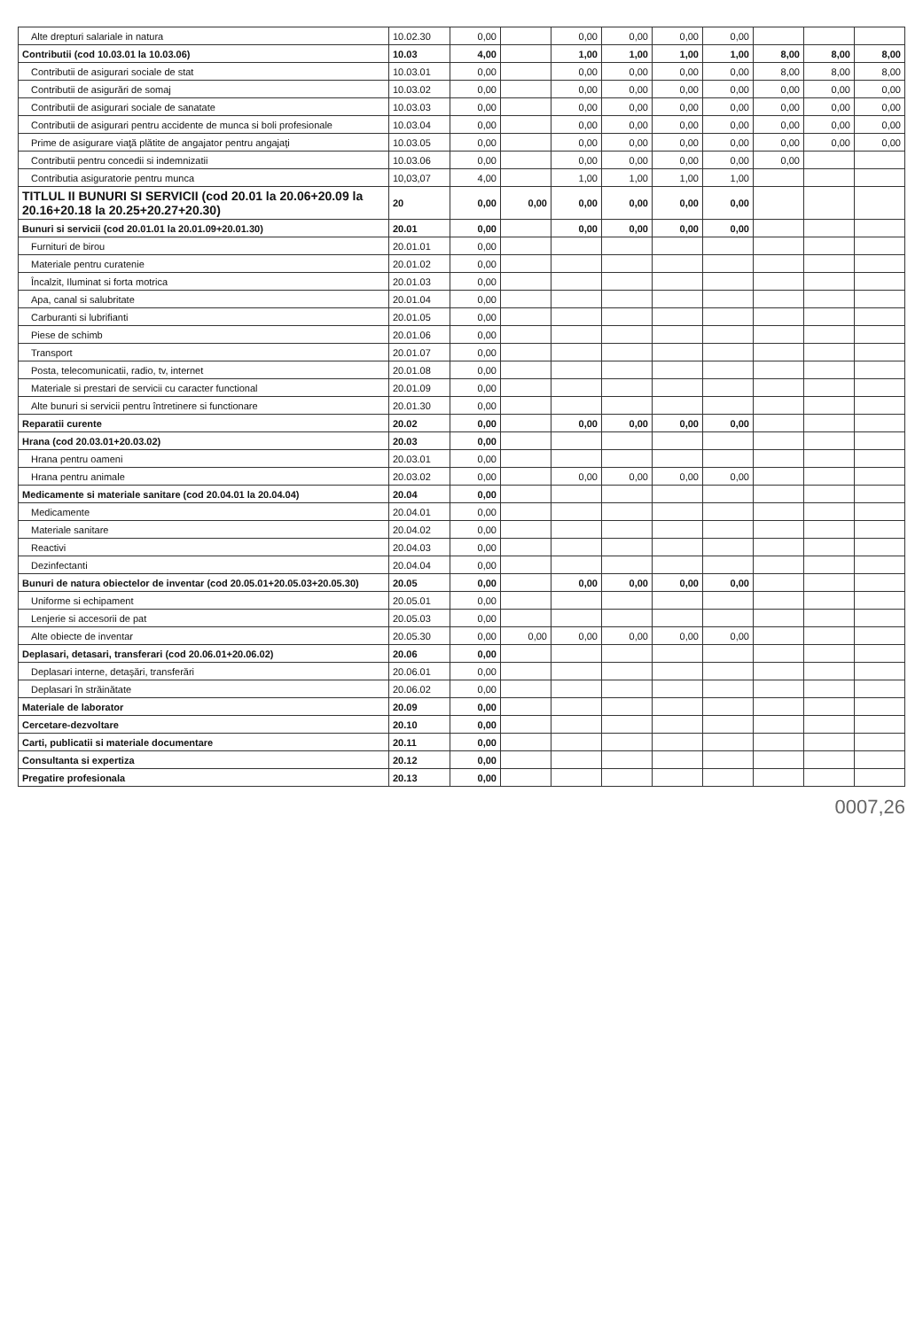| Alte drepturi salariale in natura | 10.02.30 | 0,00 | | 0,00 | 0,00 | 0,00 | 0,00 | | | |
| Contributii (cod 10.03.01 la 10.03.06) | 10.03 | 4,00 | | 1,00 | 1,00 | 1,00 | 1,00 | 8,00 | 8,00 | 8,00 |
| Contributii de asigurari sociale de stat | 10.03.01 | 0,00 | | 0,00 | 0,00 | 0,00 | 0,00 | 8,00 | 8,00 | 8,00 |
| Contributii de asigurări de somaj | 10.03.02 | 0,00 | | 0,00 | 0,00 | 0,00 | 0,00 | 0,00 | 0,00 | 0,00 |
| Contributii de asigurari sociale de sanatate | 10.03.03 | 0,00 | | 0,00 | 0,00 | 0,00 | 0,00 | 0,00 | 0,00 | 0,00 |
| Contributii de asigurari pentru accidente de munca si boli profesionale | 10.03.04 | 0,00 | | 0,00 | 0,00 | 0,00 | 0,00 | 0,00 | 0,00 | 0,00 |
| Prime de asigurare viaţă plătite de angajator pentru angajaţi | 10.03.05 | 0,00 | | 0,00 | 0,00 | 0,00 | 0,00 | 0,00 | 0,00 | 0,00 |
| Contributii pentru concedii si indemnizatii | 10.03.06 | 0,00 | | 0,00 | 0,00 | 0,00 | 0,00 | 0,00 | | |
| Contributia asiguratorie pentru munca | 10,03,07 | 4,00 | | 1,00 | 1,00 | 1,00 | 1,00 | | | |
| TITLUL II BUNURI SI SERVICII (cod 20.01 la 20.06+20.09 la 20.16+20.18 la 20.25+20.27+20.30) | 20 | 0,00 | 0,00 | 0,00 | 0,00 | 0,00 | 0,00 | | | |
| Bunuri si servicii (cod 20.01.01 la 20.01.09+20.01.30) | 20.01 | 0,00 | | 0,00 | 0,00 | 0,00 | 0,00 | | | |
| Furnituri de birou | 20.01.01 | 0,00 | | | | | | | | |
| Materiale pentru curatenie | 20.01.02 | 0,00 | | | | | | | | |
| Încalzit, Iluminat si forta motrica | 20.01.03 | 0,00 | | | | | | | | |
| Apa, canal si salubritate | 20.01.04 | 0,00 | | | | | | | | |
| Carburanti si lubrifianti | 20.01.05 | 0,00 | | | | | | | | |
| Piese de schimb | 20.01.06 | 0,00 | | | | | | | | |
| Transport | 20.01.07 | 0,00 | | | | | | | | |
| Posta, telecomunicatii, radio, tv, internet | 20.01.08 | 0,00 | | | | | | | | |
| Materiale si prestari de servicii cu caracter functional | 20.01.09 | 0,00 | | | | | | | | |
| Alte bunuri si servicii pentru întretinere si functionare | 20.01.30 | 0,00 | | | | | | | | |
| Reparatii curente | 20.02 | 0,00 | | 0,00 | 0,00 | 0,00 | 0,00 | | | |
| Hrana (cod 20.03.01+20.03.02) | 20.03 | 0,00 | | | | | | | | |
| Hrana pentru oameni | 20.03.01 | 0,00 | | | | | | | | |
| Hrana pentru animale | 20.03.02 | 0,00 | | 0,00 | 0,00 | 0,00 | 0,00 | | | |
| Medicamente si materiale sanitare (cod 20.04.01 la 20.04.04) | 20.04 | 0,00 | | | | | | | | |
| Medicamente | 20.04.01 | 0,00 | | | | | | | | |
| Materiale sanitare | 20.04.02 | 0,00 | | | | | | | | |
| Reactivi | 20.04.03 | 0,00 | | | | | | | | |
| Dezinfectanti | 20.04.04 | 0,00 | | | | | | | | |
| Bunuri de natura obiectelor de inventar (cod 20.05.01+20.05.03+20.05.30) | 20.05 | 0,00 | | 0,00 | 0,00 | 0,00 | 0,00 | | | |
| Uniforme si echipament | 20.05.01 | 0,00 | | | | | | | | |
| Lenjerie si accesorii de pat | 20.05.03 | 0,00 | | | | | | | | |
| Alte obiecte de inventar | 20.05.30 | 0,00 | 0,00 | 0,00 | 0,00 | 0,00 | 0,00 | | | |
| Deplasari, detasari, transferari (cod 20.06.01+20.06.02) | 20.06 | 0,00 | | | | | | | | |
| Deplasari interne, detaşări, transferări | 20.06.01 | 0,00 | | | | | | | | |
| Deplasari în străinătate | 20.06.02 | 0,00 | | | | | | | | |
| Materiale de laborator | 20.09 | 0,00 | | | | | | | | |
| Cercetare-dezvoltare | 20.10 | 0,00 | | | | | | | | |
| Carti, publicatii si materiale documentare | 20.11 | 0,00 | | | | | | | | |
| Consultanta si expertiza | 20.12 | 0,00 | | | | | | | | |
| Pregatire profesionala | 20.13 | 0,00 | | | | | | | | |
0007,26